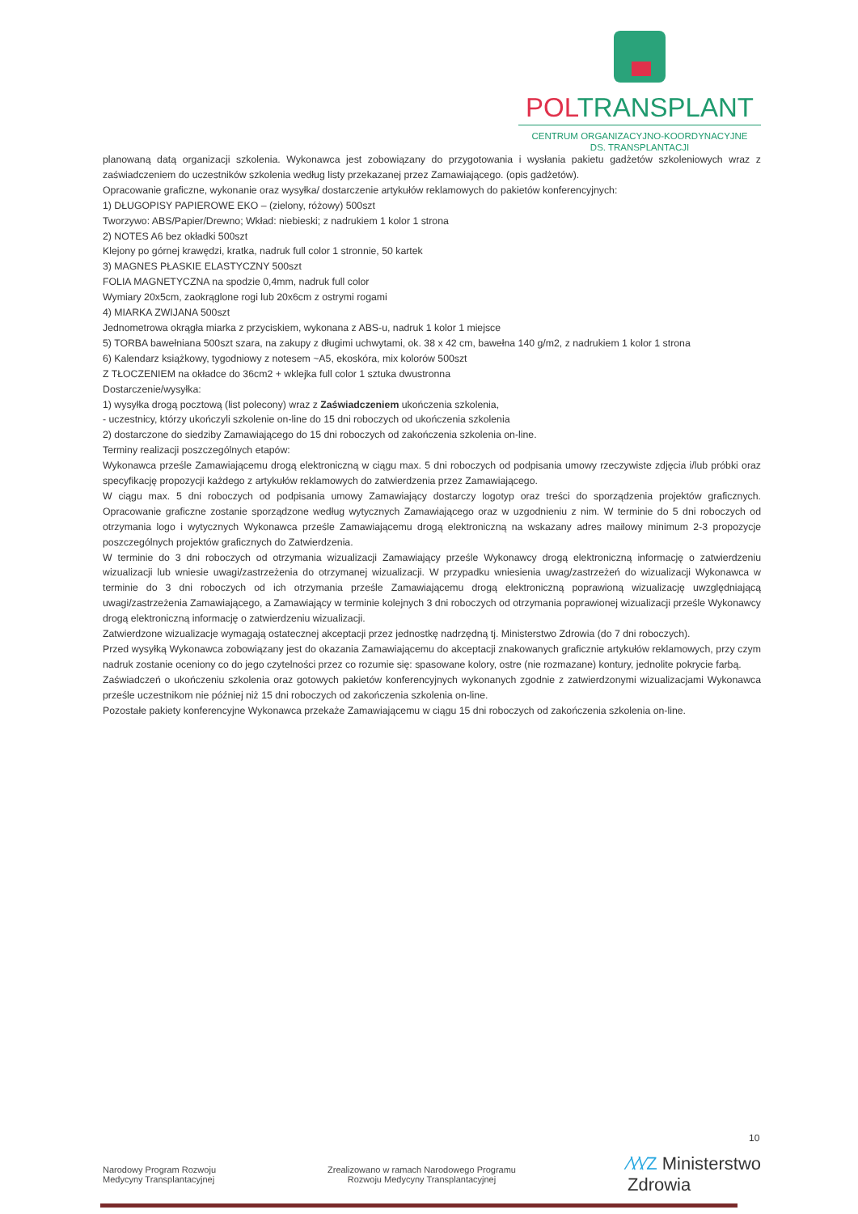POLTRANSPLANT
CENTRUM ORGANIZACYJNO-KOORDYNACYJNE
DS. TRANSPLANTACJI
planowaną datą organizacji szkolenia. Wykonawca jest zobowiązany do przygotowania i wysłania pakietu gadżetów szkoleniowych wraz z zaświadczeniem do uczestników szkolenia według listy przekazanej przez Zamawiającego. (opis gadżetów).
Opracowanie graficzne, wykonanie oraz wysyłka/ dostarczenie artykułów reklamowych do pakietów konferencyjnych:
1) DŁUGOPISY PAPIEROWE EKO – (zielony, różowy) 500szt
Tworzywo: ABS/Papier/Drewno; Wkład: niebieski; z nadrukiem 1 kolor 1 strona
2) NOTES A6 bez okładki 500szt
Klejony po górnej krawędzi, kratka, nadruk full color 1 stronnie, 50 kartek
3) MAGNES PŁASKIE ELASTYCZNY 500szt
FOLIA MAGNETYCZNA na spodzie 0,4mm, nadruk full color
Wymiary 20x5cm, zaokrąglone rogi lub 20x6cm z ostrymi rogami
4) MIARKA ZWIJANA 500szt
Jednometrowa okrągła miarka z przyciskiem, wykonana z ABS-u, nadruk 1 kolor 1 miejsce
5) TORBA bawełniana 500szt szara, na zakupy z długimi uchwytami, ok. 38 x 42 cm, bawełna 140 g/m2, z nadrukiem 1 kolor 1 strona
6) Kalendarz książkowy, tygodniowy z notesem ~A5, ekoskóra, mix kolorów 500szt
Z TŁOCZENIEM na okładce do 36cm2 + wklejka full color 1 sztuka dwustronna
Dostarczenie/wysyłka:
1) wysyłka drogą pocztową (list polecony) wraz z Zaświadczeniem ukończenia szkolenia,
- uczestnicy, którzy ukończyli szkolenie on-line do 15 dni roboczych od ukończenia szkolenia
2) dostarczone do siedziby Zamawiającego do 15 dni roboczych od zakończenia szkolenia on-line.
Terminy realizacji poszczególnych etapów:
Wykonawca prześle Zamawiającemu drogą elektroniczną w ciągu max. 5 dni roboczych od podpisania umowy rzeczywiste zdjęcia i/lub próbki oraz specyfikację propozycji każdego z artykułów reklamowych do zatwierdzenia przez Zamawiającego.
W ciągu max. 5 dni roboczych od podpisania umowy Zamawiający dostarczy logotyp oraz treści do sporządzenia projektów graficznych. Opracowanie graficzne zostanie sporządzone według wytycznych Zamawiającego oraz w uzgodnieniu z nim. W terminie do 5 dni roboczych od otrzymania logo i wytycznych Wykonawca prześle Zamawiającemu drogą elektroniczną na wskazany adres mailowy minimum 2-3 propozycje poszczególnych projektów graficznych do Zatwierdzenia.
W terminie do 3 dni roboczych od otrzymania wizualizacji Zamawiający prześle Wykonawcy drogą elektroniczną informację o zatwierdzeniu wizualizacji lub wniesie uwagi/zastrzeżenia do otrzymanej wizualizacji. W przypadku wniesienia uwag/zastrzeżeń do wizualizacji Wykonawca w terminie do 3 dni roboczych od ich otrzymania prześle Zamawiającemu drogą elektroniczną poprawioną wizualizację uwzględniającą uwagi/zastrzeżenia Zamawiającego, a Zamawiający w terminie kolejnych 3 dni roboczych od otrzymania poprawionej wizualizacji prześle Wykonawcy drogą elektroniczną informację o zatwierdzeniu wizualizacji.
Zatwierdzone wizualizacje wymagają ostatecznej akceptacji przez jednostkę nadrzędną tj. Ministerstwo Zdrowia (do 7 dni roboczych).
Przed wysyłką Wykonawca zobowiązany jest do okazania Zamawiającemu do akceptacji znakowanych graficznie artykułów reklamowych, przy czym nadruk zostanie oceniony co do jego czytelności przez co rozumie się: spasowane kolory, ostre (nie rozmazane) kontury, jednolite pokrycie farbą.
Zaświadczeń o ukończeniu szkolenia oraz gotowych pakietów konferencyjnych wykonanych zgodnie z zatwierdzonymi wizualizacjami Wykonawca prześle uczestnikom nie później niż 15 dni roboczych od zakończenia szkolenia on-line.
Pozostałe pakiety konferencyjne Wykonawca przekaże Zamawiającemu w ciągu 15 dni roboczych od zakończenia szkolenia on-line.
10
Narodowy Program Rozwoju
Medycyny Transplantacyjnej
Zrealizowano w ramach Narodowego Programu
Rozwoju Medycyny Transplantacyjnej
⁄\⁄\⁄Z Ministerstwo
Zdrowia